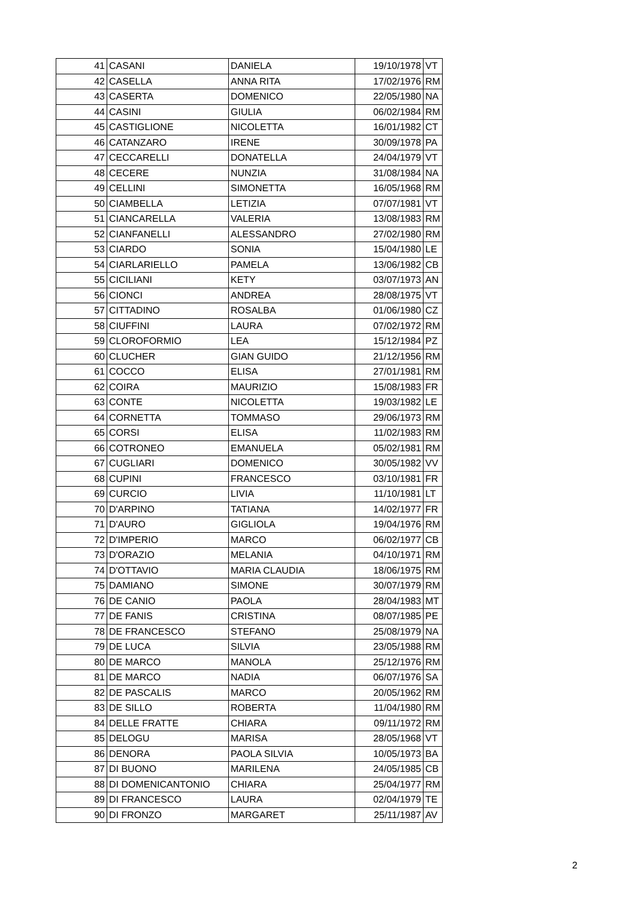| 41 | CASANI | DANIELA | 19/10/1978 | VT |
| 42 | CASELLA | ANNA RITA | 17/02/1976 | RM |
| 43 | CASERTA | DOMENICO | 22/05/1980 | NA |
| 44 | CASINI | GIULIA | 06/02/1984 | RM |
| 45 | CASTIGLIONE | NICOLETTA | 16/01/1982 | CT |
| 46 | CATANZARO | IRENE | 30/09/1978 | PA |
| 47 | CECCARELLI | DONATELLA | 24/04/1979 | VT |
| 48 | CECERE | NUNZIA | 31/08/1984 | NA |
| 49 | CELLINI | SIMONETTA | 16/05/1968 | RM |
| 50 | CIAMBELLA | LETIZIA | 07/07/1981 | VT |
| 51 | CIANCARELLA | VALERIA | 13/08/1983 | RM |
| 52 | CIANFANELLI | ALESSANDRO | 27/02/1980 | RM |
| 53 | CIARDO | SONIA | 15/04/1980 | LE |
| 54 | CIARLARIELLO | PAMELA | 13/06/1982 | CB |
| 55 | CICILIANI | KETY | 03/07/1973 | AN |
| 56 | CIONCI | ANDREA | 28/08/1975 | VT |
| 57 | CITTADINO | ROSALBA | 01/06/1980 | CZ |
| 58 | CIUFFINI | LAURA | 07/02/1972 | RM |
| 59 | CLOROFORMIO | LEA | 15/12/1984 | PZ |
| 60 | CLUCHER | GIAN GUIDO | 21/12/1956 | RM |
| 61 | COCCO | ELISA | 27/01/1981 | RM |
| 62 | COIRA | MAURIZIO | 15/08/1983 | FR |
| 63 | CONTE | NICOLETTA | 19/03/1982 | LE |
| 64 | CORNETTA | TOMMASO | 29/06/1973 | RM |
| 65 | CORSI | ELISA | 11/02/1983 | RM |
| 66 | COTRONEO | EMANUELA | 05/02/1981 | RM |
| 67 | CUGLIARI | DOMENICO | 30/05/1982 | VV |
| 68 | CUPINI | FRANCESCO | 03/10/1981 | FR |
| 69 | CURCIO | LIVIA | 11/10/1981 | LT |
| 70 | D'ARPINO | TATIANA | 14/02/1977 | FR |
| 71 | D'AURO | GIGLIOLA | 19/04/1976 | RM |
| 72 | D'IMPERIO | MARCO | 06/02/1977 | CB |
| 73 | D'ORAZIO | MELANIA | 04/10/1971 | RM |
| 74 | D'OTTAVIO | MARIA CLAUDIA | 18/06/1975 | RM |
| 75 | DAMIANO | SIMONE | 30/07/1979 | RM |
| 76 | DE CANIO | PAOLA | 28/04/1983 | MT |
| 77 | DE FANIS | CRISTINA | 08/07/1985 | PE |
| 78 | DE FRANCESCO | STEFANO | 25/08/1979 | NA |
| 79 | DE LUCA | SILVIA | 23/05/1988 | RM |
| 80 | DE MARCO | MANOLA | 25/12/1976 | RM |
| 81 | DE MARCO | NADIA | 06/07/1976 | SA |
| 82 | DE PASCALIS | MARCO | 20/05/1962 | RM |
| 83 | DE SILLO | ROBERTA | 11/04/1980 | RM |
| 84 | DELLE FRATTE | CHIARA | 09/11/1972 | RM |
| 85 | DELOGU | MARISA | 28/05/1968 | VT |
| 86 | DENORA | PAOLA SILVIA | 10/05/1973 | BA |
| 87 | DI BUONO | MARILENA | 24/05/1985 | CB |
| 88 | DI DOMENICANTONIO | CHIARA | 25/04/1977 | RM |
| 89 | DI FRANCESCO | LAURA | 02/04/1979 | TE |
| 90 | DI FRONZO | MARGARET | 25/11/1987 | AV |
2